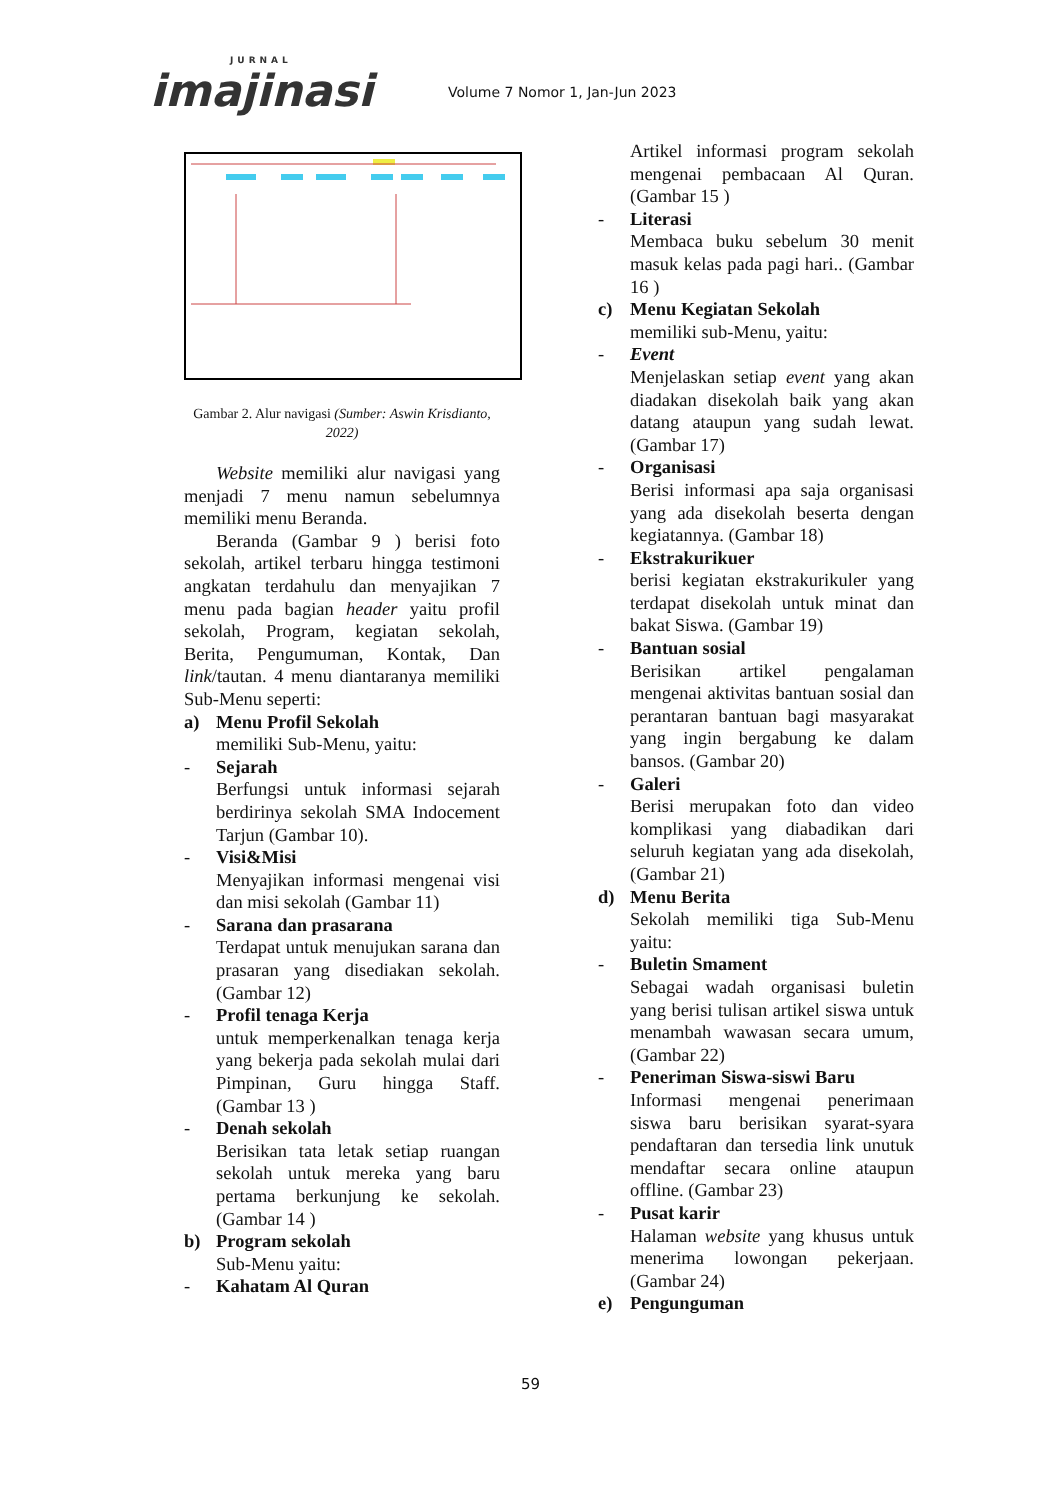JURNAL
imajinasi
Volume 7 Nomor 1, Jan-Jun 2023
Gambar 2. Alur navigasi (Sumber: Aswin Krisdianto, 2022)
Website memiliki alur navigasi yang menjadi 7 menu namun sebelumnya memiliki menu Beranda.
Beranda (Gambar 9 ) berisi foto sekolah, artikel terbaru hingga testimoni angkatan terdahulu dan menyajikan 7 menu pada bagian header yaitu profil sekolah, Program, kegiatan sekolah, Berita, Pengumuman, Kontak, Dan link/tautan. 4 menu diantaranya memiliki Sub-Menu seperti:
a) Menu Profil Sekolah
memiliki Sub-Menu, yaitu:
- Sejarah
Berfungsi untuk informasi sejarah berdirinya sekolah SMA Indocement Tarjun (Gambar 10).
- Visi&Misi
Menyajikan informasi mengenai visi dan misi sekolah (Gambar 11)
- Sarana dan prasarana
Terdapat untuk menujukan sarana dan prasaran yang disediakan sekolah. (Gambar 12)
- Profil tenaga Kerja
untuk memperkenalkan tenaga kerja yang bekerja pada sekolah mulai dari Pimpinan, Guru hingga Staff. (Gambar 13 )
- Denah sekolah
Berisikan tata letak setiap ruangan sekolah untuk mereka yang baru pertama berkunjung ke sekolah. (Gambar 14 )
b) Program sekolah
Sub-Menu yaitu:
- Kahatam Al Quran
Artikel informasi program sekolah mengenai pembacaan Al Quran. (Gambar 15 )
- Literasi
Membaca buku sebelum 30 menit masuk kelas pada pagi hari.. (Gambar 16 )
c) Menu Kegiatan Sekolah
memiliki sub-Menu, yaitu:
- Event
Menjelaskan setiap event yang akan diadakan disekolah baik yang akan datang ataupun yang sudah lewat. (Gambar 17)
- Organisasi
Berisi informasi apa saja organisasi yang ada disekolah beserta dengan kegiatannya. (Gambar 18)
- Ekstrakurikuer
berisi kegiatan ekstrakurikuler yang terdapat disekolah untuk minat dan bakat Siswa. (Gambar 19)
- Bantuan sosial
Berisikan artikel pengalaman mengenai aktivitas bantuan sosial dan perantaran bantuan bagi masyarakat yang ingin bergabung ke dalam bansos. (Gambar 20)
- Galeri
Berisi merupakan foto dan video komplikasi yang diabadikan dari seluruh kegiatan yang ada disekolah, (Gambar 21)
d) Menu Berita
Sekolah memiliki tiga Sub-Menu yaitu:
- Buletin Smament
Sebagai wadah organisasi buletin yang berisi tulisan artikel siswa untuk menambah wawasan secara umum, (Gambar 22)
- Peneriman Siswa-siswi Baru
Informasi mengenai penerimaan siswa baru berisikan syarat-syara pendaftaran dan tersedia link unutuk mendaftar secara online ataupun offline. (Gambar 23)
- Pusat karir
Halaman website yang khusus untuk menerima lowongan pekerjaan. (Gambar 24)
e) Pengunguman
59